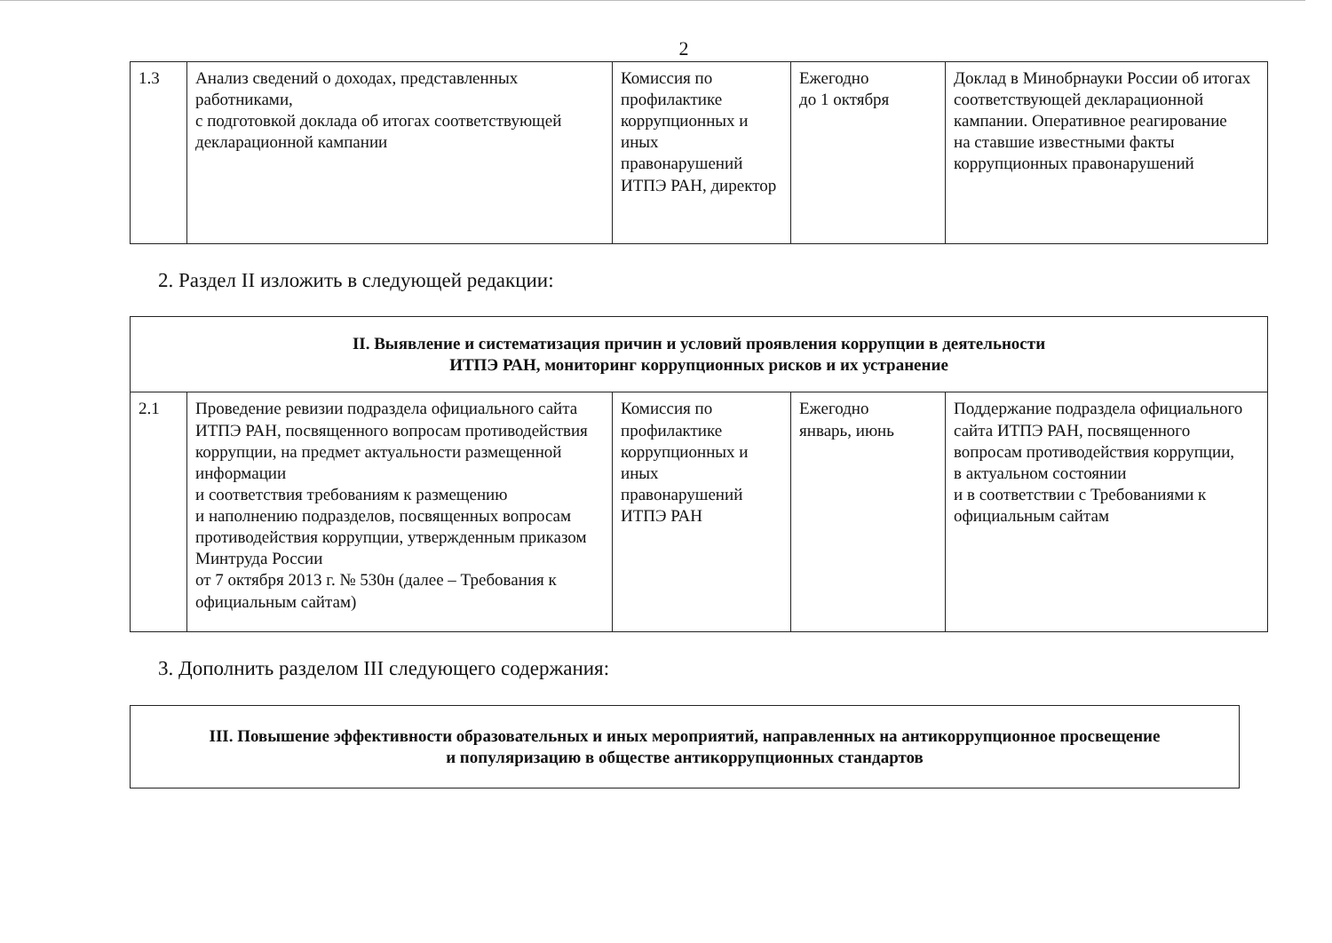2
| 1.3 | Анализ сведений о доходах, представленных работниками, с подготовкой доклада об итогах соответствующей декларационной кампании | Комиссия по профилактике коррупционных и иных правонарушений ИТПЭ РАН, директор | Ежегодно до 1 октября | Доклад в Минобрнауки России об итогах соответствующей декларационной кампании. Оперативное реагирование на ставшие известными факты коррупционных правонарушений |
2. Раздел II изложить в следующей редакции:
| II. Выявление и систематизация причин и условий проявления коррупции в деятельности ИТПЭ РАН, мониторинг коррупционных рисков и их устранение | | | | |
| 2.1 | Проведение ревизии подраздела официального сайта ИТПЭ РАН, посвященного вопросам противодействия коррупции, на предмет актуальности размещенной информации и соответствия требованиям к размещению и наполнению подразделов, посвященных вопросам противодействия коррупции, утвержденным приказом Минтруда России от 7 октября 2013 г. № 530н (далее – Требования к официальным сайтам) | Комиссия по профилактике коррупционных и иных правонарушений ИТПЭ РАН | Ежегодно январь, июнь | Поддержание подраздела официального сайта ИТПЭ РАН, посвященного вопросам противодействия коррупции, в актуальном состоянии и в соответствии с Требованиями к официальным сайтам |
3. Дополнить разделом III следующего содержания:
| III. Повышение эффективности образовательных и иных мероприятий, направленных на антикоррупционное просвещение и популяризацию в обществе антикоррупционных стандартов |